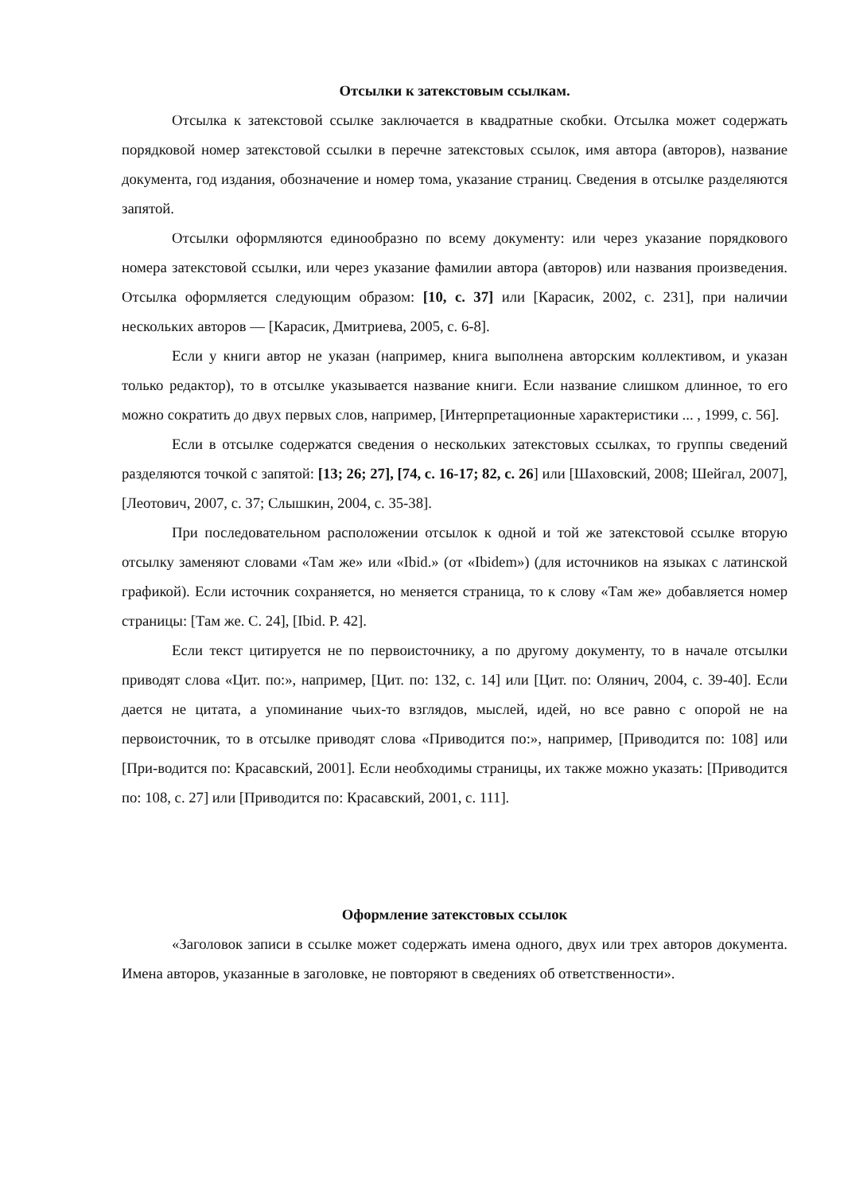Отсылки к затекстовым ссылкам.
Отсылка к затекстовой ссылке заключается в квадратные скобки. Отсылка может содержать порядковой номер затекстовой ссылки в перечне затекстовых ссылок, имя автора (авторов), название документа, год издания, обозначение и номер тома, указание страниц. Сведения в отсылке разделяются запятой.
Отсылки оформляются единообразно по всему документу: или через указание порядкового номера затекстовой ссылки, или через указание фамилии автора (авторов) или названия произведения. Отсылка оформляется следующим образом: [10, с. 37] или [Карасик, 2002, с. 231], при наличии нескольких авторов — [Карасик, Дмитриева, 2005, с. 6-8].
Если у книги автор не указан (например, книга выполнена авторским коллективом, и указан только редактор), то в отсылке указывается название книги. Если название слишком длинное, то его можно сократить до двух первых слов, например, [Интерпретационные характеристики ... , 1999, с. 56].
Если в отсылке содержатся сведения о нескольких затекстовых ссылках, то группы сведений разделяются точкой с запятой: [13; 26; 27], [74, с. 16-17; 82, с. 26] или [Шаховский, 2008; Шейгал, 2007], [Леотович, 2007, с. 37; Слышкин, 2004, с. 35-38].
При последовательном расположении отсылок к одной и той же затекстовой ссылке вторую отсылку заменяют словами «Там же» или «Ibid.» (от «Ibidem») (для источников на языках с латинской графикой). Если источник сохраняется, но меняется страница, то к слову «Там же» добавляется номер страницы: [Там же. С. 24], [Ibid. P. 42].
Если текст цитируется не по первоисточнику, а по другому документу, то в начале отсылки приводят слова «Цит. по:», например, [Цит. по: 132, с. 14] или [Цит. по: Олянич, 2004, с. 39-40]. Если дается не цитата, а упоминание чьих-то взглядов, мыслей, идей, но все равно с опорой не на первоисточник, то в отсылке приводят слова «Приводится по:», например, [Приводится по: 108] или [При-водится по: Красавский, 2001]. Если необходимы страницы, их также можно указать: [Приводится по: 108, с. 27] или [Приводится по: Красавский, 2001, с. 111].
Оформление затекстовых ссылок
«Заголовок записи в ссылке может содержать имена одного, двух или трех авторов документа. Имена авторов, указанные в заголовке, не повторяют в сведениях об ответственности».